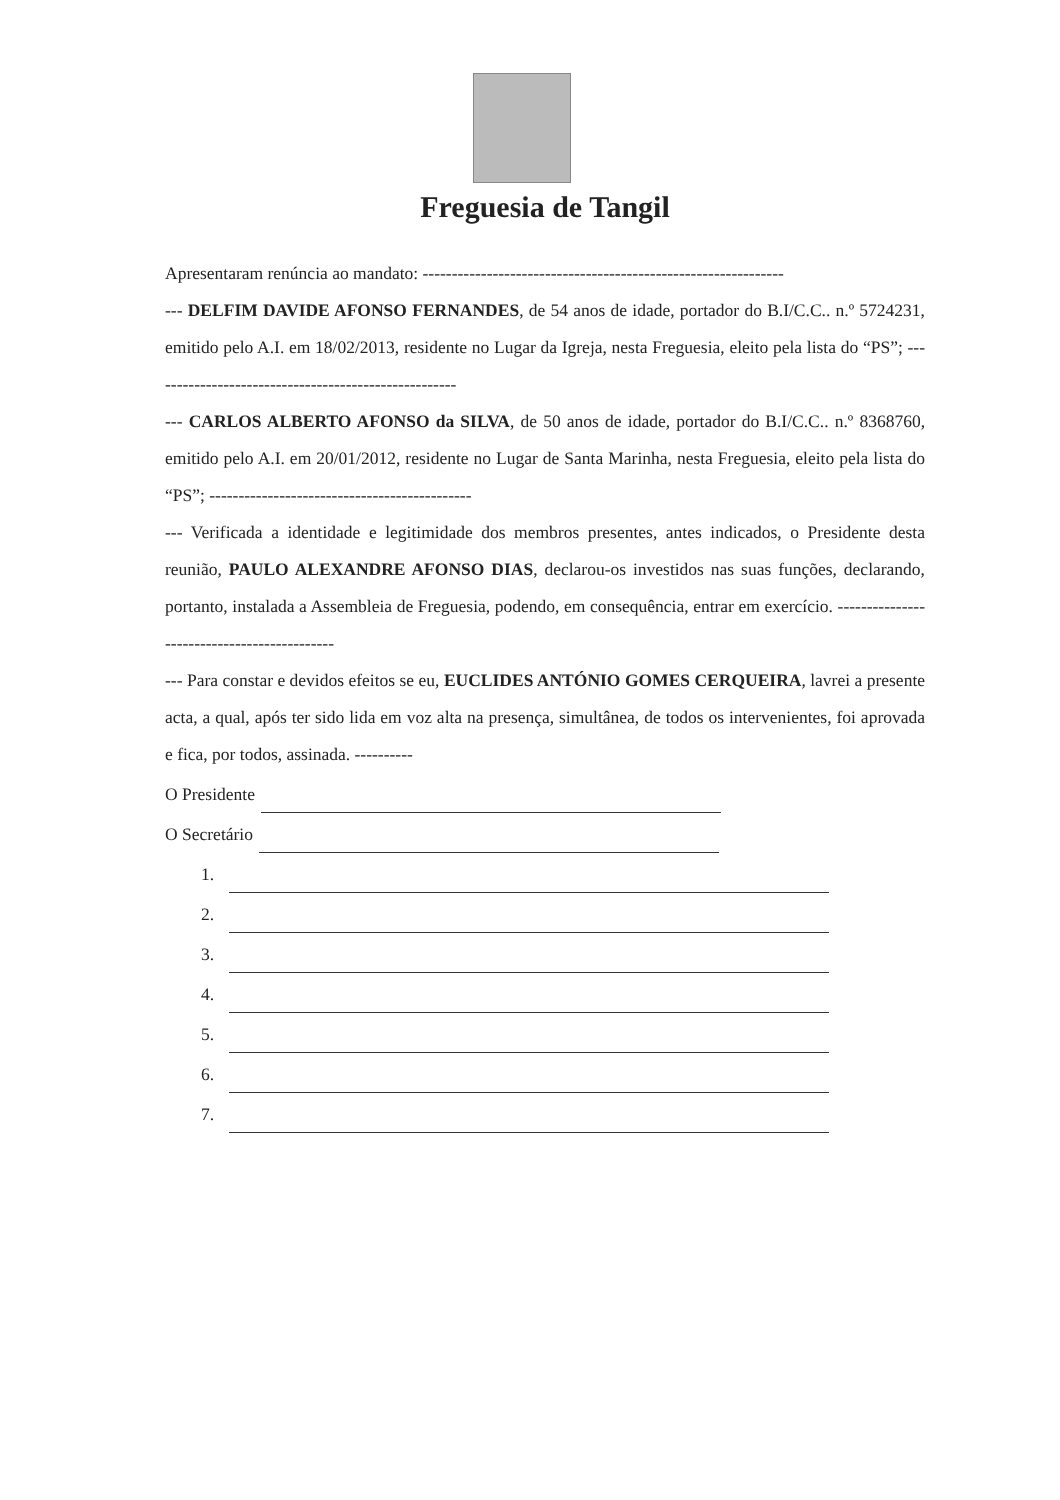Freguesia de Tangil
Apresentaram renúncia ao mandato: --------------------------------------------------------------
--- DELFIM DAVIDE AFONSO FERNANDES, de 54 anos de idade, portador do B.I/C.C.. n.º 5724231, emitido pelo A.I. em 18/02/2013, residente no Lugar da Igreja, nesta Freguesia, eleito pela lista do “PS”; -----------------------------------------------------
--- CARLOS ALBERTO AFONSO da SILVA, de 50 anos de idade, portador do B.I/C.C.. n.º 8368760, emitido pelo A.I. em 20/01/2012, residente no Lugar de Santa Marinha, nesta Freguesia, eleito pela lista do “PS”; ---------------------------------------------
--- Verificada a identidade e legitimidade dos membros presentes, antes indicados, o Presidente desta reunião, PAULO ALEXANDRE AFONSO DIAS, declarou-os investidos nas suas funções, declarando, portanto, instalada a Assembleia de Freguesia, podendo, em consequência, entrar em exercício. --------------------------------------------
--- Para constar e devidos efeitos se eu, EUCLIDES ANTÓNIO GOMES CERQUEIRA, lavrei a presente acta, a qual, após ter sido lida em voz alta na presença, simultânea, de todos os intervenientes, foi aprovada e fica, por todos, assinada. ----------
O Presidente
O Secretário
1.
2.
3.
4.
5.
6.
7.